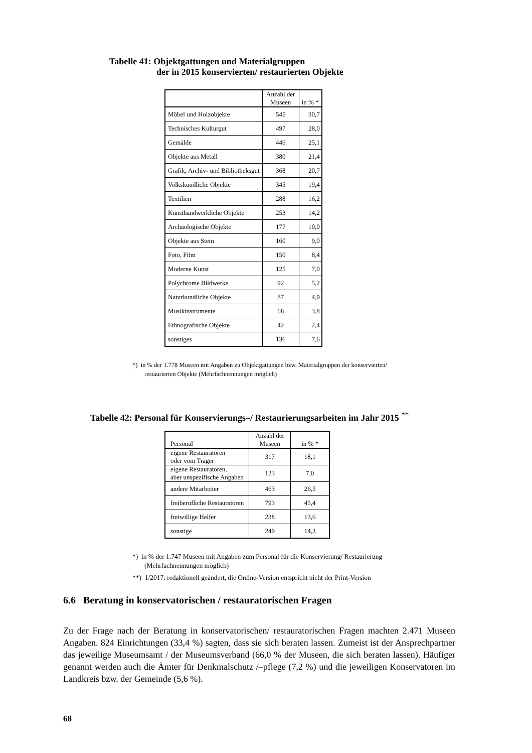Tabelle 41: Objektgattungen und Materialgruppen
der in 2015 konservierten/ restaurierten Objekte
| | Anzahl der Museen | in % * |
| --- | --- | --- |
| Möbel und Holzobjekte | 545 | 30,7 |
| Technisches Kulturgut | 497 | 28,0 |
| Gemälde | 446 | 25,1 |
| Objekte aus Metall | 380 | 21,4 |
| Grafik, Archiv- und Bibliotheksgut | 368 | 20,7 |
| Volkskundliche Objekte | 345 | 19,4 |
| Textilien | 288 | 16,2 |
| Kunsthandwerkliche Objekte | 253 | 14,2 |
| Archäologische Objekte | 177 | 10,0 |
| Objekte aus Stein | 160 | 9,0 |
| Foto, Film | 150 | 8,4 |
| Moderne Kunst | 125 | 7,0 |
| Polychrome Bildwerke | 92 | 5,2 |
| Naturkundliche Objekte | 87 | 4,9 |
| Musikinstrumente | 68 | 3,8 |
| Ethnografische Objekte | 42 | 2,4 |
| sonstiges | 136 | 7,6 |
*) in % der 1.778 Museen mit Angaben zu Objektgattungen bzw. Materialgruppen der konservierten/ restaurierten Objekte (Mehrfachnennungen möglich)
Tabelle 42: Personal für Konservierungs–/ Restaurierungsarbeiten im Jahr 2015 <sup>**</sup>
| Personal | Anzahl der Museen | in % * |
| --- | --- | --- |
| eigene Restauratoren oder vom Träger | 317 | 18,1 |
| eigene Restauratoren, aber unspezifische Angaben | 123 | 7,0 |
| andere Mitarbeiter | 463 | 26,5 |
| freiberufliche Restauratoren | 793 | 45,4 |
| freiwillige Helfer | 238 | 13,6 |
| sonstige | 249 | 14,3 |
*) in % der 1.747 Museen mit Angaben zum Personal für die Konservierung/ Restaurierung (Mehrfachnennungen möglich)
**) 1/2017: redaktionell geändert, die Online-Version entspricht nicht der Print-Version
6.6 Beratung in konservatorischen / restauratorischen Fragen
Zu der Frage nach der Beratung in konservatorischen/ restauratorischen Fragen machten 2.471 Museen Angaben. 824 Einrichtungen (33,4 %) sagten, dass sie sich beraten lassen. Zumeist ist der Ansprechpartner das jeweilige Museumsamt / der Museumsverband (66,0 % der Museen, die sich beraten lassen). Häufiger genannt werden auch die Ämter für Denkmalschutz /–pflege (7,2 %) und die jeweiligen Konservatoren im Landkreis bzw. der Gemeinde (5,6 %).
68